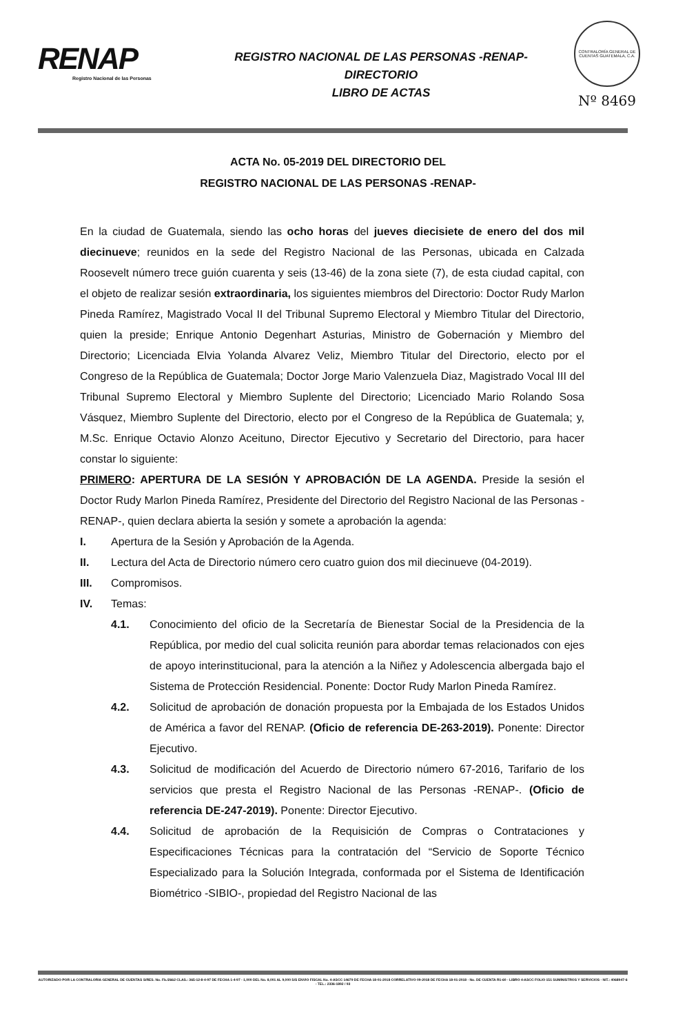RENAP
Registro Nacional de las Personas
REGISTRO NACIONAL DE LAS PERSONAS -RENAP-
DIRECTORIO
LIBRO DE ACTAS
CONTRALORÍA GENERAL DE CUENTAS GUATEMALA, C.A.
Nº 8469
ACTA No. 05-2019 DEL DIRECTORIO DEL
REGISTRO NACIONAL DE LAS PERSONAS -RENAP-
En la ciudad de Guatemala, siendo las ocho horas del jueves diecisiete de enero del dos mil diecinueve; reunidos en la sede del Registro Nacional de las Personas, ubicada en Calzada Roosevelt número trece guión cuarenta y seis (13-46) de la zona siete (7), de esta ciudad capital, con el objeto de realizar sesión extraordinaria, los siguientes miembros del Directorio: Doctor Rudy Marlon Pineda Ramírez, Magistrado Vocal II del Tribunal Supremo Electoral y Miembro Titular del Directorio, quien la preside; Enrique Antonio Degenhart Asturias, Ministro de Gobernación y Miembro del Directorio; Licenciada Elvia Yolanda Alvarez Veliz, Miembro Titular del Directorio, electo por el Congreso de la República de Guatemala; Doctor Jorge Mario Valenzuela Diaz, Magistrado Vocal III del Tribunal Supremo Electoral y Miembro Suplente del Directorio; Licenciado Mario Rolando Sosa Vásquez, Miembro Suplente del Directorio, electo por el Congreso de la República de Guatemala; y, M.Sc. Enrique Octavio Alonzo Aceituno, Director Ejecutivo y Secretario del Directorio, para hacer constar lo siguiente:
PRIMERO: APERTURA DE LA SESIÓN Y APROBACIÓN DE LA AGENDA. Preside la sesión el Doctor Rudy Marlon Pineda Ramírez, Presidente del Directorio del Registro Nacional de las Personas -RENAP-, quien declara abierta la sesión y somete a aprobación la agenda:
I. Apertura de la Sesión y Aprobación de la Agenda.
II. Lectura del Acta de Directorio número cero cuatro guion dos mil diecinueve (04-2019).
III. Compromisos.
IV. Temas:
4.1. Conocimiento del oficio de la Secretaría de Bienestar Social de la Presidencia de la República, por medio del cual solicita reunión para abordar temas relacionados con ejes de apoyo interinstitucional, para la atención a la Niñez y Adolescencia albergada bajo el Sistema de Protección Residencial. Ponente: Doctor Rudy Marlon Pineda Ramírez.
4.2. Solicitud de aprobación de donación propuesta por la Embajada de los Estados Unidos de América a favor del RENAP. (Oficio de referencia DE-263-2019). Ponente: Director Ejecutivo.
4.3. Solicitud de modificación del Acuerdo de Directorio número 67-2016, Tarifario de los servicios que presta el Registro Nacional de las Personas -RENAP-. (Oficio de referencia DE-247-2019). Ponente: Director Ejecutivo.
4.4. Solicitud de aprobación de la Requisición de Compras o Contrataciones y Especificaciones Técnicas para la contratación del “Servicio de Soporte Técnico Especializado para la Solución Integrada, conformada por el Sistema de Identificación Biométrico -SIBIO-, propiedad del Registro Nacional de las
AUTORIZADO POR LA CONTRALORIA GENERAL DE CUENTAS S/RES. No. Fb./2662 CLAS.: 365-12-8-4-97 DE FECHA 1-4-97 - 1,000 DEL No. 8,001 AL 9,000 S/S ENVIO FISCAL No. 4-ASCC 14679 DE FECHA 18-01-2018 CORRELATIVO 09-2018 DE FECHA 18-01-2018 - No. DE CUENTA R1-60 - LIBRO 4-ASCC FOLIO 151 SUMINISTROS Y SERVICIOS - NIT.: 4068947-6 - TEL.: 2336-1892 / 93